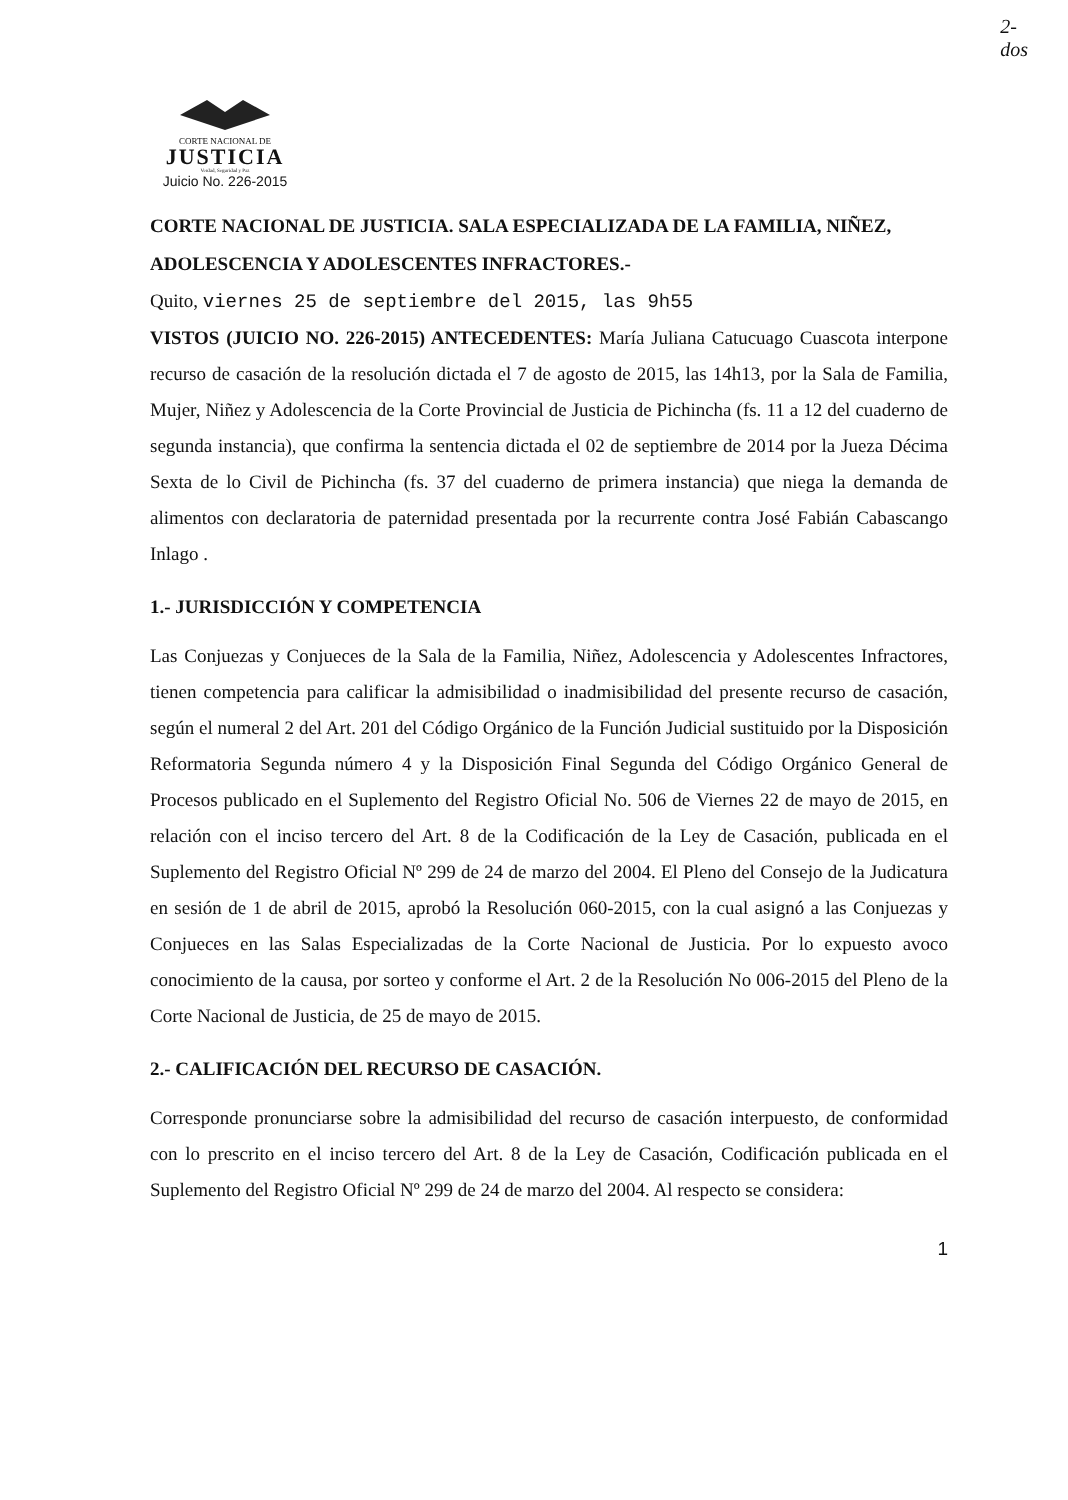2-
dos
CORTE NACIONAL DE
JUSTICIA
Verdad, Seguridad y Paz
Juicio No. 226-2015
CORTE NACIONAL DE JUSTICIA. SALA ESPECIALIZADA DE LA FAMILIA, NIÑEZ, ADOLESCENCIA Y ADOLESCENTES INFRACTORES.-
Quito, viernes 25 de septiembre del 2015, las 9h55
VISTOS (JUICIO NO. 226-2015) ANTECEDENTES: María Juliana Catucuago Cuascota interpone recurso de casación de la resolución dictada el 7 de agosto de 2015, las 14h13, por la Sala de Familia, Mujer, Niñez y Adolescencia de la Corte Provincial de Justicia de Pichincha (fs. 11 a 12 del cuaderno de segunda instancia), que confirma la sentencia dictada el 02 de septiembre de 2014 por la Jueza Décima Sexta de lo Civil de Pichincha (fs. 37 del cuaderno de primera instancia) que niega la demanda de alimentos con declaratoria de paternidad presentada por la recurrente contra José Fabián Cabascango Inlago .
1.- JURISDICCIÓN Y COMPETENCIA
Las Conjuezas y Conjueces de la Sala de la Familia, Niñez, Adolescencia y Adolescentes Infractores, tienen competencia para calificar la admisibilidad o inadmisibilidad del presente recurso de casación, según el numeral 2 del Art. 201 del Código Orgánico de la Función Judicial sustituido por la Disposición Reformatoria Segunda número 4 y la Disposición Final Segunda del Código Orgánico General de Procesos publicado en el Suplemento del Registro Oficial No. 506 de Viernes 22 de mayo de 2015, en relación con el inciso tercero del Art. 8 de la Codificación de la Ley de Casación, publicada en el Suplemento del Registro Oficial Nº 299 de 24 de marzo del 2004. El Pleno del Consejo de la Judicatura en sesión de 1 de abril de 2015, aprobó la Resolución 060-2015, con la cual asignó a las Conjuezas y Conjueces en las Salas Especializadas de la Corte Nacional de Justicia. Por lo expuesto avoco conocimiento de la causa, por sorteo y conforme el Art. 2 de la Resolución No 006-2015 del Pleno de la Corte Nacional de Justicia, de 25 de mayo de 2015.
2.- CALIFICACIÓN DEL RECURSO DE CASACIÓN.
Corresponde pronunciarse sobre la admisibilidad del recurso de casación interpuesto, de conformidad con lo prescrito en el inciso tercero del Art. 8 de la Ley de Casación, Codificación publicada en el Suplemento del Registro Oficial Nº 299 de 24 de marzo del 2004. Al respecto se considera:
1